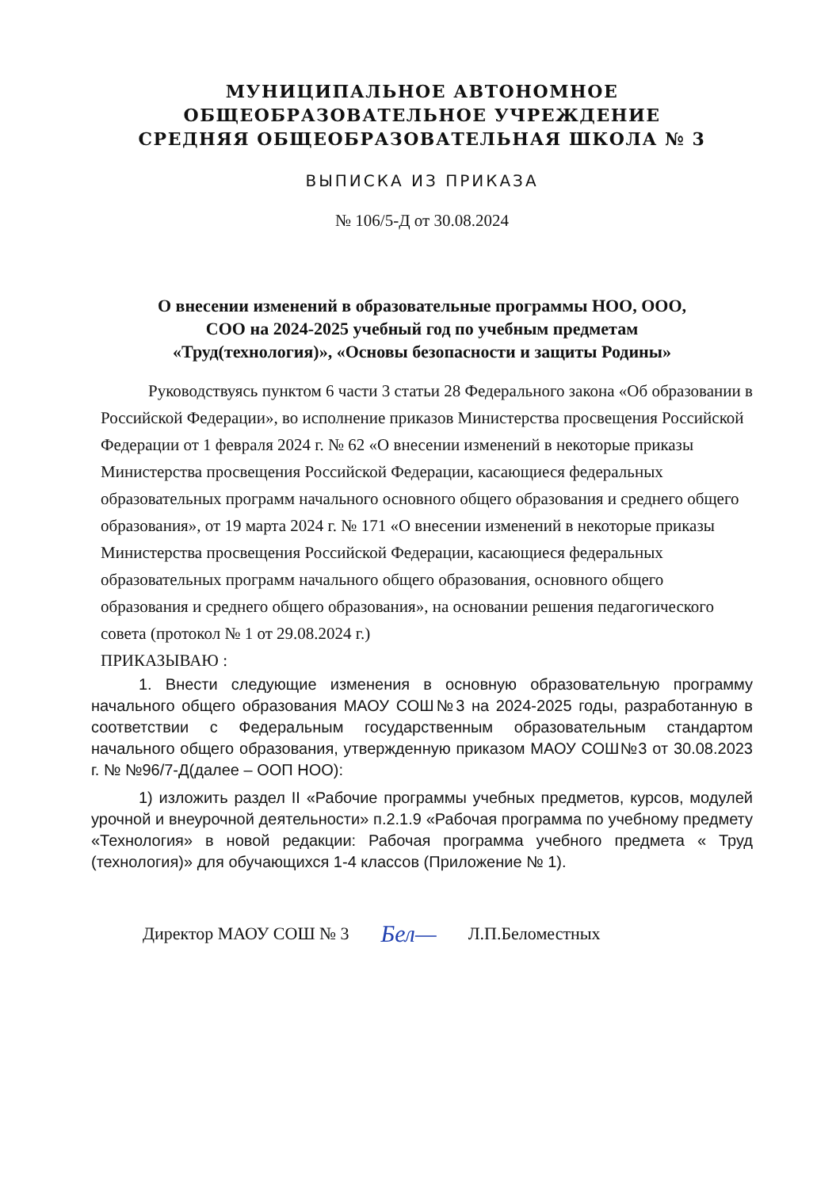МУНИЦИПАЛЬНОЕ АВТОНОМНОЕ
ОБЩЕОБРАЗОВАТЕЛЬНОЕ УЧРЕЖДЕНИЕ
СРЕДНЯЯ ОБЩЕОБРАЗОВАТЕЛЬНАЯ ШКОЛА № 3
ВЫПИСКА ИЗ ПРИКАЗА
№ 106/5-Д от 30.08.2024
О внесении изменений в образовательные программы НОО, ООО,
СОО на 2024-2025 учебный год по учебным предметам
«Труд(технология)», «Основы безопасности и защиты Родины»
Руководствуясь пунктом 6 части 3 статьи 28 Федерального закона «Об образовании в Российской Федерации», во исполнение приказов Министерства просвещения Российской Федерации от 1 февраля 2024 г. № 62 «О внесении изменений в некоторые приказы Министерства просвещения Российской Федерации, касающиеся федеральных образовательных программ начального основного общего образования и среднего общего образования», от 19 марта 2024 г. № 171 «О внесении изменений в некоторые приказы Министерства просвещения Российской Федерации, касающиеся федеральных образовательных программ начального общего образования, основного общего образования и среднего общего образования», на основании решения педагогического совета (протокол № 1 от 29.08.2024 г.)
ПРИКАЗЫВАЮ :
1. Внести следующие изменения в основную образовательную программу начального общего образования МАОУ СОШ№3 на 2024-2025 годы, разработанную в соответствии с Федеральным государственным образовательным стандартом начального общего образования, утвержденную приказом МАОУ СОШ№3 от 30.08.2023 г. № №96/7-Д(далее – ООП НОО):
1) изложить раздел II «Рабочие программы учебных предметов, курсов, модулей урочной и внеурочной деятельности» п.2.1.9 «Рабочая программа по учебному предмету «Технология» в новой редакции: Рабочая программа учебного предмета « Труд (технология)» для обучающихся 1-4 классов (Приложение № 1).
Директор МАОУ СОШ № 3 Бел— Л.П.Беломестных